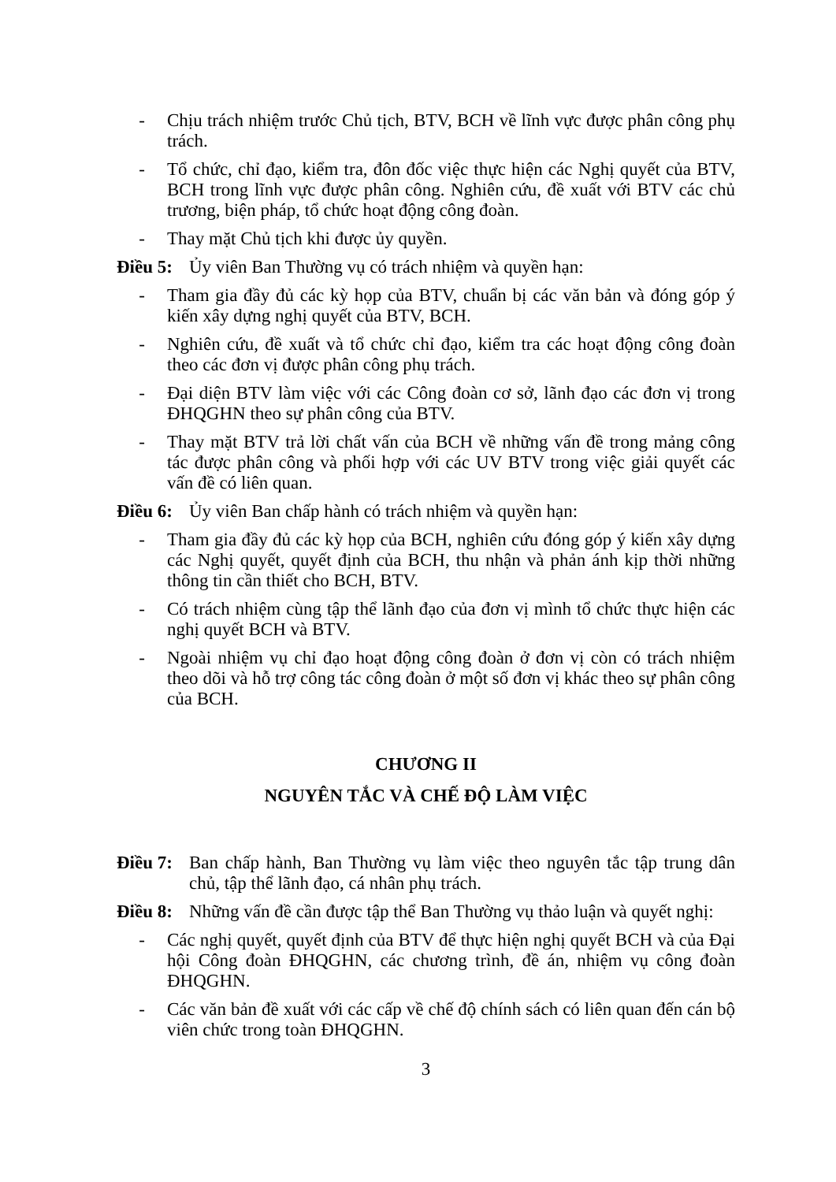- Chịu trách nhiệm trước Chủ tịch, BTV, BCH về lĩnh vực được phân công phụ trách.
- Tổ chức, chỉ đạo, kiểm tra, đôn đốc việc thực hiện các Nghị quyết của BTV, BCH trong lĩnh vực được phân công. Nghiên cứu, đề xuất với BTV các chủ trương, biện pháp, tổ chức hoạt động công đoàn.
- Thay mặt Chủ tịch khi được ủy quyền.
Điều 5: Ủy viên Ban Thường vụ có trách nhiệm và quyền hạn:
- Tham gia đầy đủ các kỳ họp của BTV, chuẩn bị các văn bản và đóng góp ý kiến xây dựng nghị quyết của BTV, BCH.
- Nghiên cứu, đề xuất và tổ chức chỉ đạo, kiểm tra các hoạt động công đoàn theo các đơn vị được phân công phụ trách.
- Đại diện BTV làm việc với các Công đoàn cơ sở, lãnh đạo các đơn vị trong ĐHQGHN theo sự phân công của BTV.
- Thay mặt BTV trả lời chất vấn của BCH về những vấn đề trong mảng công tác được phân công và phối hợp với các UV BTV trong việc giải quyết các vấn đề có liên quan.
Điều 6: Ủy viên Ban chấp hành có trách nhiệm và quyền hạn:
- Tham gia đầy đủ các kỳ họp của BCH, nghiên cứu đóng góp ý kiến xây dựng các Nghị quyết, quyết định của BCH, thu nhận và phản ánh kịp thời những thông tin cần thiết cho BCH, BTV.
- Có trách nhiệm cùng tập thể lãnh đạo của đơn vị mình tổ chức thực hiện các nghị quyết BCH và BTV.
- Ngoài nhiệm vụ chỉ đạo hoạt động công đoàn ở đơn vị còn có trách nhiệm theo dõi và hỗ trợ công tác công đoàn ở một số đơn vị khác theo sự phân công của BCH.
CHƯƠNG II
NGUYÊN TẮC VÀ CHẾ ĐỘ LÀM VIỆC
Điều 7: Ban chấp hành, Ban Thường vụ làm việc theo nguyên tắc tập trung dân chủ, tập thể lãnh đạo, cá nhân phụ trách.
Điều 8: Những vấn đề cần được tập thể Ban Thường vụ thảo luận và quyết nghị:
- Các nghị quyết, quyết định của BTV để thực hiện nghị quyết BCH và của Đại hội Công đoàn ĐHQGHN, các chương trình, đề án, nhiệm vụ công đoàn ĐHQGHN.
- Các văn bản đề xuất với các cấp về chế độ chính sách có liên quan đến cán bộ viên chức trong toàn ĐHQGHN.
3